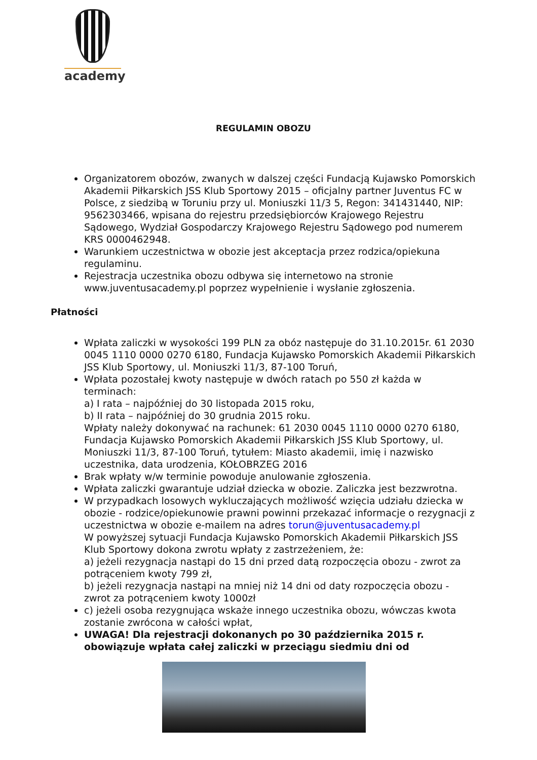academy
REGULAMIN OBOZU
Organizatorem obozów, zwanych w dalszej części Fundacją Kujawsko Pomorskich Akademii Piłkarskich JSS Klub Sportowy 2015 – oficjalny partner Juventus FC w Polsce, z siedzibą w Toruniu przy ul. Moniuszki 11/3 5, Regon: 341431440, NIP: 9562303466, wpisana do rejestru przedsiębiorców Krajowego Rejestru Sądowego, Wydział Gospodarczy Krajowego Rejestru Sądowego pod numerem KRS 0000462948.
Warunkiem uczestnictwa w obozie jest akceptacja przez rodzica/opiekuna regulaminu.
Rejestracja uczestnika obozu odbywa się internetowo na stronie www.juventusacademy.pl poprzez wypełnienie i wysłanie zgłoszenia.
Płatności
Wpłata zaliczki w wysokości 199 PLN za obóz następuje do 31.10.2015r. 61 2030 0045 1110 0000 0270 6180, Fundacja Kujawsko Pomorskich Akademii Piłkarskich JSS Klub Sportowy, ul. Moniuszki 11/3, 87-100 Toruń,
Wpłata pozostałej kwoty następuje w dwóch ratach po 550 zł każda w terminach:
a) I rata – najpóźniej do 30 listopada 2015 roku,
b) II rata – najpóźniej do 30 grudnia 2015 roku.
Wpłaty należy dokonywać na rachunek: 61 2030 0045 1110 0000 0270 6180, Fundacja Kujawsko Pomorskich Akademii Piłkarskich JSS Klub Sportowy, ul. Moniuszki 11/3, 87-100 Toruń, tytułem: Miasto akademii, imię i nazwisko uczestnika, data urodzenia, KOŁOBRZEG 2016
Brak wpłaty w/w terminie powoduje anulowanie zgłoszenia.
Wpłata zaliczki gwarantuje udział dziecka w obozie. Zaliczka jest bezzwrotna.
W przypadkach losowych wykluczających możliwość wzięcia udziału dziecka w obozie - rodzice/opiekunowie prawni powinni przekazać informacje o rezygnacji z uczestnictwa w obozie e-mailem na adres torun@juventusacademy.pl
W powyższej sytuacji Fundacja Kujawsko Pomorskich Akademii Piłkarskich JSS Klub Sportowy dokona zwrotu wpłaty z zastrzeżeniem, że:
a) jeżeli rezygnacja nastąpi do 15 dni przed datą rozpoczęcia obozu - zwrot za potrąceniem kwoty 799 zł,
b) jeżeli rezygnacja nastąpi na mniej niż 14 dni od daty rozpoczęcia obozu - zwrot za potrąceniem kwoty 1000zł
c) jeżeli osoba rezygnująca wskaże innego uczestnika obozu, wówczas kwota zostanie zwrócona w całości wpłat,
UWAGA! Dla rejestracji dokonanych po 30 października 2015 r. obowiązuje wpłata całej zaliczki w przeciągu siedmiu dni od